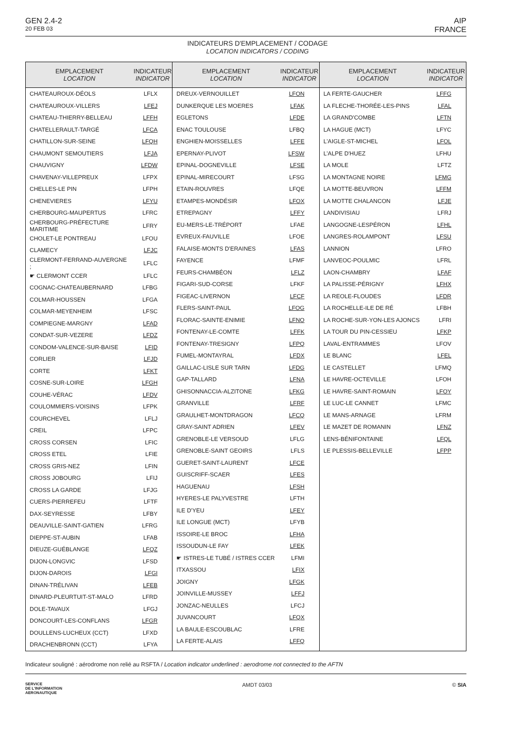GEN 2.4-2
20 FEB 03
AIP
FRANCE
INDICATEURS D'EMPLACEMENT / CODAGE
LOCATION INDICATORS / CODING
| EMPLACEMENT LOCATION | INDICATEUR INDICATOR |
| --- | --- |
| CHATEAUROUX-DÉOLS | LFLX |
| CHATEAUROUX-VILLERS | LFEJ |
| CHATEAU-THIERRY-BELLEAU | LFFH |
| CHATELLERAULT-TARGÉ | LFCA |
| CHATILLON-SUR-SEINE | LFQH |
| CHAUMONT SEMOUTIERS | LFJA |
| CHAUVIGNY | LFDW |
| CHAVENAY-VILLEPREUX | LFPX |
| CHELLES-LE PIN | LFPH |
| CHENEVIERES | LFYU |
| CHERBOURG-MAUPERTUS | LFRC |
| CHERBOURG-PRÉFECTURE MARITIME | LFRY |
| CHOLET-LE PONTREAU | LFOU |
| CLAMECY | LFJC |
| CLERMONT-FERRAND-AUVERGNE ; | LFLC |
| ☛ CLERMONT CCER | LFLC |
| COGNAC-CHATEAUBERNARD | LFBG |
| COLMAR-HOUSSEN | LFGA |
| COLMAR-MEYENHEIM | LFSC |
| COMPIEGNE-MARGNY | LFAD |
| CONDAT-SUR-VEZERE | LFDZ |
| CONDOM-VALENCE-SUR-BAISE | LFID |
| CORLIER | LFJD |
| CORTE | LFKT |
| COSNE-SUR-LOIRE | LFGH |
| COUHE-VÉRAC | LFDV |
| COULOMMIERS-VOISINS | LFPK |
| COURCHEVEL | LFLJ |
| CREIL | LFPC |
| CROSS CORSEN | LFIC |
| CROSS ETEL | LFIE |
| CROSS GRIS-NEZ | LFIN |
| CROSS JOBOURG | LFIJ |
| CROSS LA GARDE | LFJG |
| CUERS-PIERREFEU | LFTF |
| DAX-SEYRESSE | LFBY |
| DEAUVILLE-SAINT-GATIEN | LFRG |
| DIEPPE-ST-AUBIN | LFAB |
| DIEUZE-GUÉBLANGE | LFQZ |
| DIJON-LONGVIC | LFSD |
| DIJON-DAROIS | LFGI |
| DINAN-TRÉLIVAN | LFEB |
| DINARD-PLEURTUIT-ST-MALO | LFRD |
| DOLE-TAVAUX | LFGJ |
| DONCOURT-LES-CONFLANS | LFGR |
| DOULLENS-LUCHEUX (CCT) | LFXD |
| DRACHENBRONN (CCT) | LFYA |
| EMPLACEMENT LOCATION | INDICATEUR INDICATOR |
| --- | --- |
| DREUX-VERNOUILLET | LFON |
| DUNKERQUE LES MOERES | LFAK |
| EGLETONS | LFDE |
| ENAC TOULOUSE | LFBQ |
| ENGHIEN-MOISSELLES | LFFE |
| EPERNAY-PLIVOT | LFSW |
| EPINAL-DOGNEVILLE | LFSE |
| EPINAL-MIRECOURT | LFSG |
| ETAIN-ROUVRES | LFQE |
| ETAMPES-MONDÉSIR | LFOX |
| ETREPAGNY | LFFY |
| EU-MERS-LE-TRÉPORT | LFAE |
| EVREUX-FAUVILLE | LFOE |
| FALAISE-MONTS D'ERAINES | LFAS |
| FAYENCE | LFMF |
| FEURS-CHAMBÉON | LFLZ |
| FIGARI-SUD-CORSE | LFKF |
| FIGEAC-LIVERNON | LFCF |
| FLERS-SAINT-PAUL | LFOG |
| FLORAC-SAINTE-ENIMIE | LFNO |
| FONTENAY-LE-COMTE | LFFK |
| FONTENAY-TRESIGNY | LFPQ |
| FUMEL-MONTAYRAL | LFDX |
| GAILLAC-LISLE SUR TARN | LFDG |
| GAP-TALLARD | LFNA |
| GHISONNACCIA-ALZITONE | LFKG |
| GRANVILLE | LFRF |
| GRAULHET-MONTDRAGON | LFCQ |
| GRAY-SAINT ADRIEN | LFEV |
| GRENOBLE-LE VERSOUD | LFLG |
| GRENOBLE-SAINT GEOIRS | LFLS |
| GUERET-SAINT-LAURENT | LFCE |
| GUISCRIFF-SCAER | LFES |
| HAGUENAU | LFSH |
| HYERES-LE PALYVESTRE | LFTH |
| ILE D'YEU | LFEY |
| ILE LONGUE (MCT) | LFYB |
| ISSOIRE-LE BROC | LFHA |
| ISSOUDUN-LE FAY | LFEK |
| ☛ ISTRES-LE TUBÉ / ISTRES CCER | LFMI |
| ITXASSOU | LFIX |
| JOIGNY | LFGK |
| JOINVILLE-MUSSEY | LFFJ |
| JONZAC-NEULLES | LFCJ |
| JUVANCOURT | LFQX |
| LA BAULE-ESCOUBLAC | LFRE |
| LA FERTE-ALAIS | LFFQ |
| EMPLACEMENT LOCATION | INDICATEUR INDICATOR |
| --- | --- |
| LA FERTE-GAUCHER | LFFG |
| LA FLECHE-THORÉE-LES-PINS | LFAL |
| LA GRAND'COMBE | LFTN |
| LA HAGUE (MCT) | LFYC |
| L'AIGLE-ST-MICHEL | LFOL |
| L'ALPE D'HUEZ | LFHU |
| LA MOLE | LFTZ |
| LA MONTAGNE NOIRE | LFMG |
| LA MOTTE-BEUVRON | LFFM |
| LA MOTTE CHALANCON | LFJE |
| LANDIVISIAU | LFRJ |
| LANGOGNE-LESPÉRON | LFHL |
| LANGRES-ROLAMPONT | LFSU |
| LANNION | LFRO |
| LANVEOC-POULMIC | LFRL |
| LAON-CHAMBRY | LFAF |
| LA PALISSE-PÉRIGNY | LFHX |
| LA REOLE-FLOUDES | LFDR |
| LA ROCHELLE-ILE DE RÉ | LFBH |
| LA ROCHE-SUR-YON-LES AJONCS | LFRI |
| LA TOUR DU PIN-CESSIEU | LFKP |
| LAVAL-ENTRAMMES | LFOV |
| LE BLANC | LFEL |
| LE CASTELLET | LFMQ |
| LE HAVRE-OCTEVILLE | LFOH |
| LE HAVRE-SAINT-ROMAIN | LFOY |
| LE LUC-LE CANNET | LFMC |
| LE MANS-ARNAGE | LFRM |
| LE MAZET DE ROMANIN | LFNZ |
| LENS-BÉNIFONTAINE | LFQL |
| LE PLESSIS-BELLEVILLE | LFPP |
Indicateur souligné : aérodrome non relié au RSFTA / Location indicator underlined : aerodrome not connected to the AFTN
SERVICE
DE L'INFORMATION
AERONAUTIQUE
AMDT 03/03 © SIA